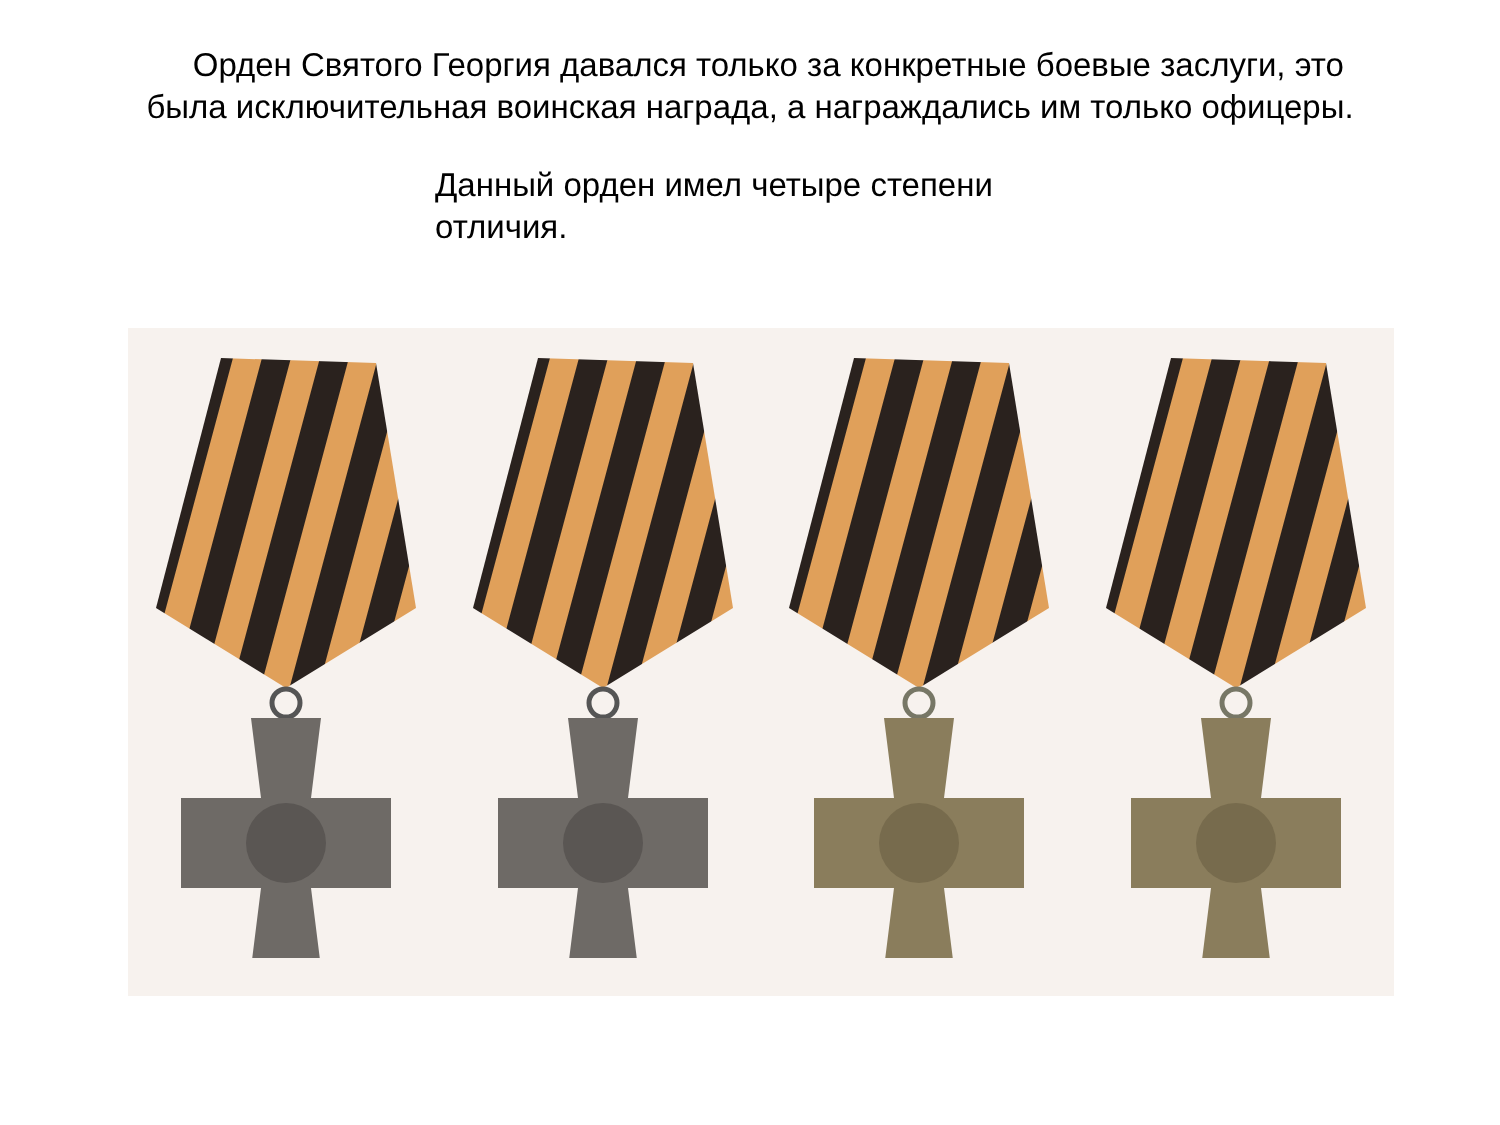Орден Святого Георгия давался только за конкретные боевые заслуги, это
была исключительная воинская награда, а награждались им только офицеры.
Данный орден имел четыре степени отличия.